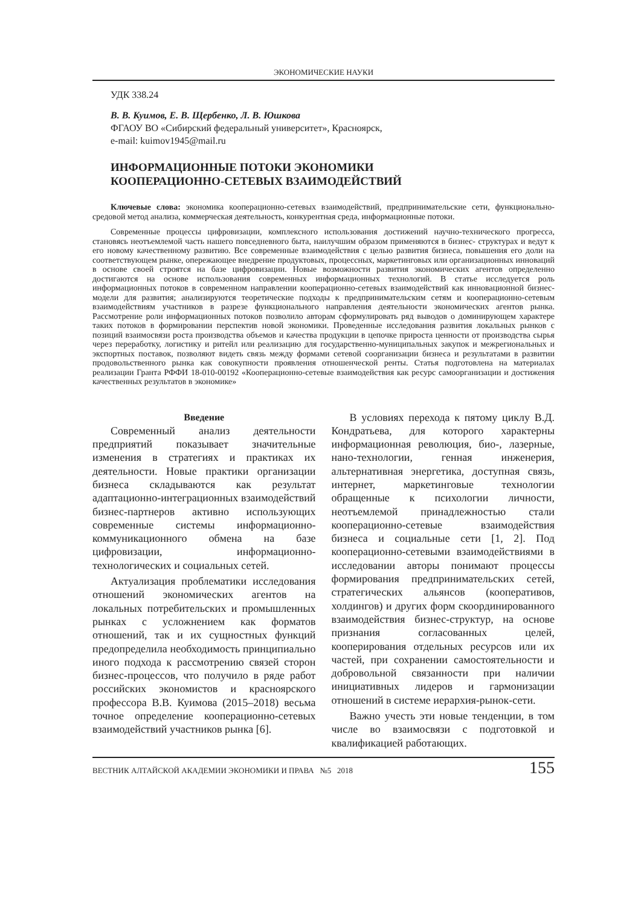ЭКОНОМИЧЕСКИЕ НАУКИ
УДК 338.24
В. В. Куимов, Е. В. Щербенко, Л. В. Юшкова
ФГАОУ ВО «Сибирский федеральный университет», Красноярск,
e-mail: kuimov1945@mail.ru
ИНФОРМАЦИОННЫЕ ПОТОКИ ЭКОНОМИКИ
КООПЕРАЦИОННО-СЕТЕВЫХ ВЗАИМОДЕЙСТВИЙ
Ключевые слова: экономика кооперационно-сетевых взаимодействий, предпринимательские сети, функционально-средовой метод анализа, коммерческая деятельность, конкурентная среда, информационные потоки.
Современные процессы цифровизации, комплексного использования достижений научно-технического прогресса, становясь неотъемлемой часть нашего повседневного быта, наилучшим образом применяются в бизнес- структурах и ведут к его новому качественному развитию. Все современные взаимодействия с целью развития бизнеса, повышения его доли на соответствующем рынке, опережающее внедрение продуктовых, процессных, маркетинговых или организационных инноваций в основе своей строятся на базе цифровизации. Новые возможности развития экономических агентов определенно достигаются на основе использования современных информационных технологий. В статье исследуется роль информационных потоков в современном направлении кооперационно-сетевых взаимодействий как инновационной бизнес-модели для развития; анализируются теоретические подходы к предпринимательским сетям и кооперационно-сетевым взаимодействиям участников в разрезе функционального направления деятельности экономических агентов рынка. Рассмотрение роли информационных потоков позволило авторам сформулировать ряд выводов о доминирующем характере таких потоков в формировании перспектив новой экономики. Проведенные исследования развития локальных рынков с позиций взаимосвязи роста производства объемов и качества продукции в цепочке прироста ценности от производства сырья через переработку, логистику и ритейл или реализацию для государственно-муниципальных закупок и межрегиональных и экспортных поставок, позволяют видеть связь между формами сетевой соорганизации бизнеса и результатами в развитии продовольственного рынка как совокупности проявления отношенческой ренты. Статья подготовлена на материалах реализации Гранта РФФИ 18-010-00192 «Кооперационно-сетевые взаимодействия как ресурс самоорганизации и достижения качественных результатов в экономике»
Введение
Современный анализ деятельности предприятий показывает значительные изменения в стратегиях и практиках их деятельности. Новые практики организации бизнеса складываются как результат адаптационно-интеграционных взаимодействий бизнес-партнеров активно использующих современные системы информационно-коммуникационного обмена на базе цифровизации, информационно-технологических и социальных сетей.
Актуализация проблематики исследования отношений экономических агентов на локальных потребительских и промышленных рынках с усложнением как форматов отношений, так и их сущностных функций предопределила необходимость принципиально иного подхода к рассмотрению связей сторон бизнес-процессов, что получило в ряде работ российских экономистов и красноярского профессора В.В. Куимова (2015–2018) весьма точное определение кооперационно-сетевых взаимодействий участников рынка [6].
В условиях перехода к пятому циклу В.Д. Кондратьева, для которого характерны информационная революция, био-, лазерные, нано-технологии, генная инженерия, альтернативная энергетика, доступная связь, интернет, маркетинговые технологии обращенные к психологии личности, неотъемлемой принадлежностью стали кооперационно-сетевые взаимодействия бизнеса и социальные сети [1, 2]. Под кооперационно-сетевыми взаимодействиями в исследовании авторы понимают процессы формирования предпринимательских сетей, стратегических альянсов (кооперативов, холдингов) и других форм скоординированного взаимодействия бизнес-структур, на основе признания согласованных целей, кооперирования отдельных ресурсов или их частей, при сохранении самостоятельности и добровольной связанности при наличии инициативных лидеров и гармонизации отношений в системе иерархия-рынок-сети.
Важно учесть эти новые тенденции, в том числе во взаимосвязи с подготовкой и квалификацией работающих.
ВЕСТНИК АЛТАЙСКОЙ АКАДЕМИИ ЭКОНОМИКИ И ПРАВА №5 2018 155